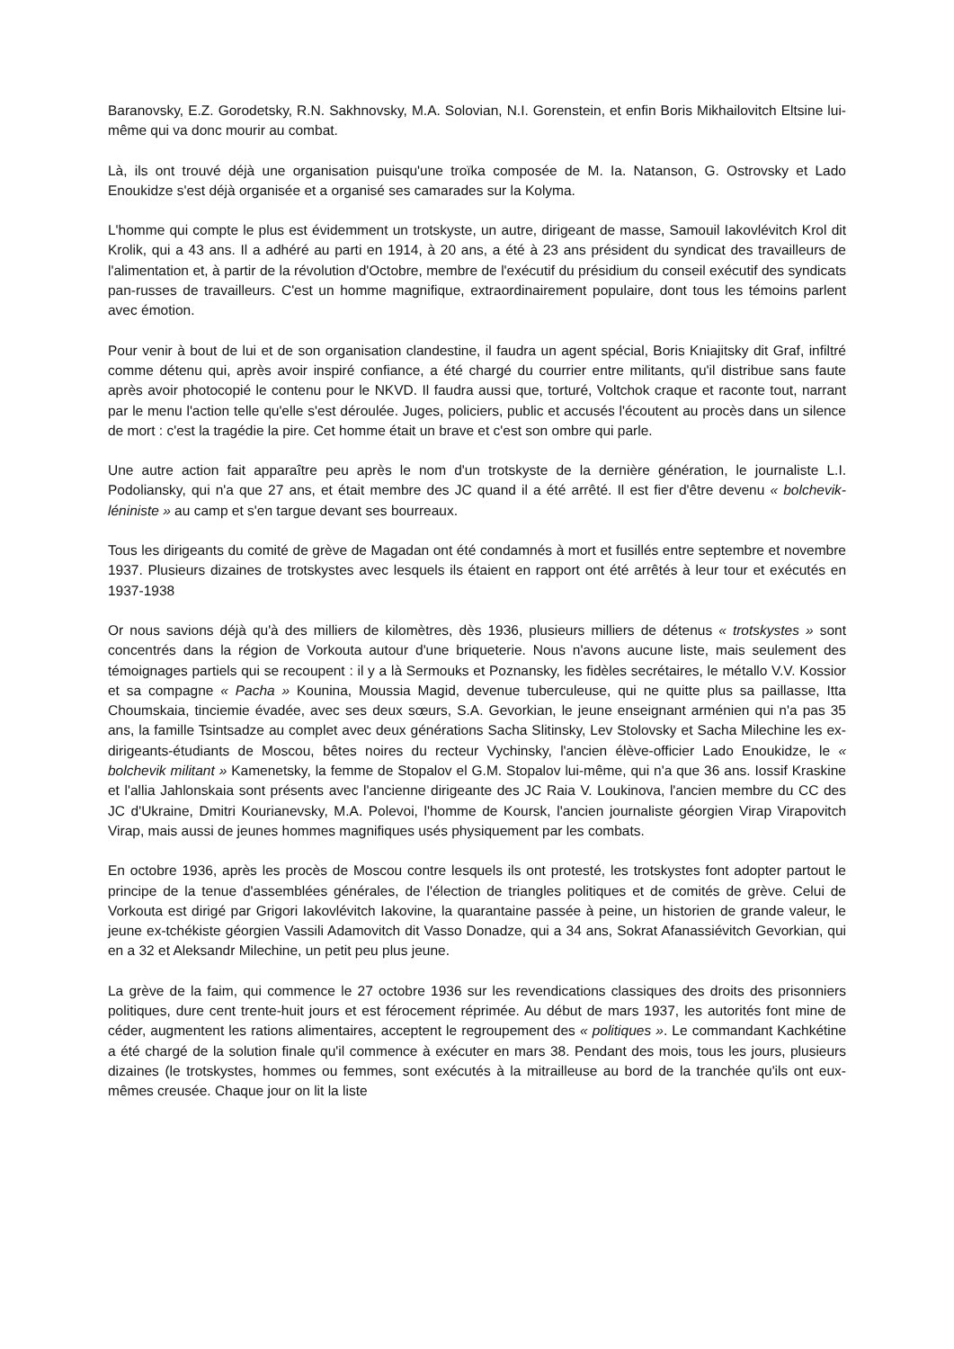Baranovsky, E.Z. Gorodetsky, R.N. Sakhnovsky, M.A. Solovian, N.I. Gorenstein, et enfin Boris Mikhailovitch Eltsine lui-même qui va donc mourir au combat.
Là, ils ont trouvé déjà une organisation puisqu'une troïka composée de M. Ia. Natanson, G. Ostrovsky et Lado Enoukidze s'est déjà organisée et a organisé ses camarades sur la Kolyma.
L'homme qui compte le plus est évidemment un trotskyste, un autre, dirigeant de masse, Samouil Iakovlévitch Krol dit Krolik, qui a 43 ans. Il a adhéré au parti en 1914, à 20 ans, a été à 23 ans président du syndicat des travailleurs de l'alimentation et, à partir de la révolution d'Octobre, membre de l'exécutif du présidium du conseil exécutif des syndicats pan-russes de travailleurs. C'est un homme magnifique, extraordinairement populaire, dont tous les témoins parlent avec émotion.
Pour venir à bout de lui et de son organisation clandestine, il faudra un agent spécial, Boris Kniajitsky dit Graf, infiltré comme détenu qui, après avoir inspiré confiance, a été chargé du courrier entre militants, qu'il distribue sans faute après avoir photocopié le contenu pour le NKVD. Il faudra aussi que, torturé, Voltchok craque et raconte tout, narrant par le menu l'action telle qu'elle s'est déroulée. Juges, policiers, public et accusés l'écoutent au procès dans un silence de mort : c'est la tragédie la pire. Cet homme était un brave et c'est son ombre qui parle.
Une autre action fait apparaître peu après le nom d'un trotskyste de la dernière génération, le journaliste L.I. Podoliansky, qui n'a que 27 ans, et était membre des JC quand il a été arrêté. Il est fier d'être devenu « bolchevik-léniniste » au camp et s'en targue devant ses bourreaux.
Tous les dirigeants du comité de grève de Magadan ont été condamnés à mort et fusillés entre septembre et novembre 1937. Plusieurs dizaines de trotskystes avec lesquels ils étaient en rapport ont été arrêtés à leur tour et exécutés en 1937-1938
Or nous savions déjà qu'à des milliers de kilomètres, dès 1936, plusieurs milliers de détenus « trotskystes » sont concentrés dans la région de Vorkouta autour d'une briqueterie. Nous n'avons aucune liste, mais seulement des témoignages partiels qui se recoupent : il y a là Sermouks et Poznansky, les fidèles secrétaires, le métallo V.V. Kossior et sa compagne « Pacha » Kounina, Moussia Magid, devenue tuberculeuse, qui ne quitte plus sa paillasse, Itta Choumskaia, tinciemie évadée, avec ses deux sœurs, S.A. Gevorkian, le jeune enseignant arménien qui n'a pas 35 ans, la famille Tsintsadze au complet avec deux générations Sacha Slitinsky, Lev Stolovsky et Sacha Milechine les ex-dirigeants-étudiants de Moscou, bêtes noires du recteur Vychinsky, l'ancien élève-officier Lado Enoukidze, le « bolchevik militant » Kamenetsky, la femme de Stopalov el G.M. Stopalov lui-même, qui n'a que 36 ans. Iossif Kraskine et l'allia Jahlonskaia sont présents avec l'ancienne dirigeante des JC Raia V. Loukinova, l'ancien membre du CC des JC d'Ukraine, Dmitri Kourianevsky, M.A. Polevoi, l'homme de Koursk, l'ancien journaliste géorgien Virap Virapovitch Virap, mais aussi de jeunes hommes magnifiques usés physiquement par les combats.
En octobre 1936, après les procès de Moscou contre lesquels ils ont protesté, les trotskystes font adopter partout le principe de la tenue d'assemblées générales, de l'élection de triangles politiques et de comités de grève. Celui de Vorkouta est dirigé par Grigori Iakovlévitch Iakovine, la quarantaine passée à peine, un historien de grande valeur, le jeune ex-tchékiste géorgien Vassili Adamovitch dit Vasso Donadze, qui a 34 ans, Sokrat Afanassiévitch Gevorkian, qui en a 32 et Aleksandr Milechine, un petit peu plus jeune.
La grève de la faim, qui commence le 27 octobre 1936 sur les revendications classiques des droits des prisonniers politiques, dure cent trente-huit jours et est férocement réprimée. Au début de mars 1937, les autorités font mine de céder, augmentent les rations alimentaires, acceptent le regroupement des « politiques ». Le commandant Kachkétine a été chargé de la solution finale qu'il commence à exécuter en mars 38. Pendant des mois, tous les jours, plusieurs dizaines (le trotskystes, hommes ou femmes, sont exécutés à la mitrailleuse au bord de la tranchée qu'ils ont eux-mêmes creusée. Chaque jour on lit la liste